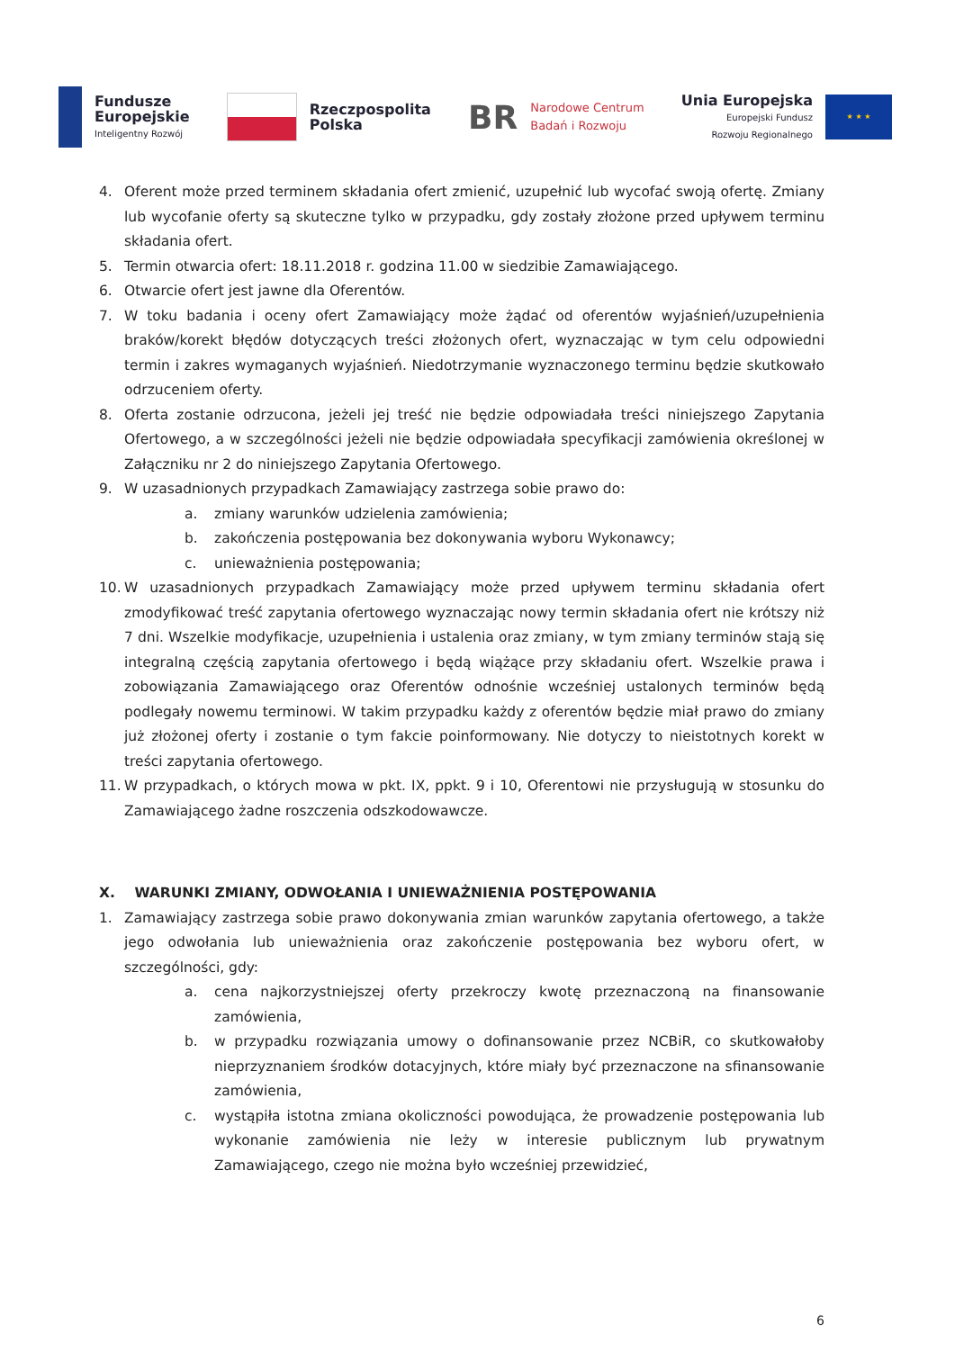Fundusze
Europejskie
Inteligentny Rozwój
Rzeczpospolita
Polska
BR
Narodowe Centrum
Badań i Rozwoju
Unia Europejska
Europejski Fundusz
Rozwoju Regionalnego
★ ★ ★
4. Oferent może przed terminem składania ofert zmienić, uzupełnić lub wycofać swoją ofertę. Zmiany lub wycofanie oferty są skuteczne tylko w przypadku, gdy zostały złożone przed upływem terminu składania ofert.
5. Termin otwarcia ofert: 18.11.2018 r. godzina 11.00 w siedzibie Zamawiającego.
6. Otwarcie ofert jest jawne dla Oferentów.
7. W toku badania i oceny ofert Zamawiający może żądać od oferentów wyjaśnień/uzupełnienia braków/korekt błędów dotyczących treści złożonych ofert, wyznaczając w tym celu odpowiedni termin i zakres wymaganych wyjaśnień. Niedotrzymanie wyznaczonego terminu będzie skutkowało odrzuceniem oferty.
8. Oferta zostanie odrzucona, jeżeli jej treść nie będzie odpowiadała treści niniejszego Zapytania Ofertowego, a w szczególności jeżeli nie będzie odpowiadała specyfikacji zamówienia określonej w Załączniku nr 2 do niniejszego Zapytania Ofertowego.
9. W uzasadnionych przypadkach Zamawiający zastrzega sobie prawo do:
a. zmiany warunków udzielenia zamówienia;
b. zakończenia postępowania bez dokonywania wyboru Wykonawcy;
c. unieważnienia postępowania;
10. W uzasadnionych przypadkach Zamawiający może przed upływem terminu składania ofert zmodyfikować treść zapytania ofertowego wyznaczając nowy termin składania ofert nie krótszy niż 7 dni. Wszelkie modyfikacje, uzupełnienia i ustalenia oraz zmiany, w tym zmiany terminów stają się integralną częścią zapytania ofertowego i będą wiążące przy składaniu ofert. Wszelkie prawa i zobowiązania Zamawiającego oraz Oferentów odnośnie wcześniej ustalonych terminów będą podlegały nowemu terminowi. W takim przypadku każdy z oferentów będzie miał prawo do zmiany już złożonej oferty i zostanie o tym fakcie poinformowany. Nie dotyczy to nieistotnych korekt w treści zapytania ofertowego.
11. W przypadkach, o których mowa w pkt. IX, ppkt. 9 i 10, Oferentowi nie przysługują w stosunku do Zamawiającego żadne roszczenia odszkodowawcze.
X. WARUNKI ZMIANY, ODWOŁANIA I UNIEWAŻNIENIA POSTĘPOWANIA
1. Zamawiający zastrzega sobie prawo dokonywania zmian warunków zapytania ofertowego, a także jego odwołania lub unieważnienia oraz zakończenie postępowania bez wyboru ofert, w szczególności, gdy:
a. cena najkorzystniejszej oferty przekroczy kwotę przeznaczoną na finansowanie zamówienia,
b. w przypadku rozwiązania umowy o dofinansowanie przez NCBiR, co skutkowałoby nieprzyznaniem środków dotacyjnych, które miały być przeznaczone na sfinansowanie zamówienia,
c. wystąpiła istotna zmiana okoliczności powodująca, że prowadzenie postępowania lub wykonanie zamówienia nie leży w interesie publicznym lub prywatnym Zamawiającego, czego nie można było wcześniej przewidzieć,
6